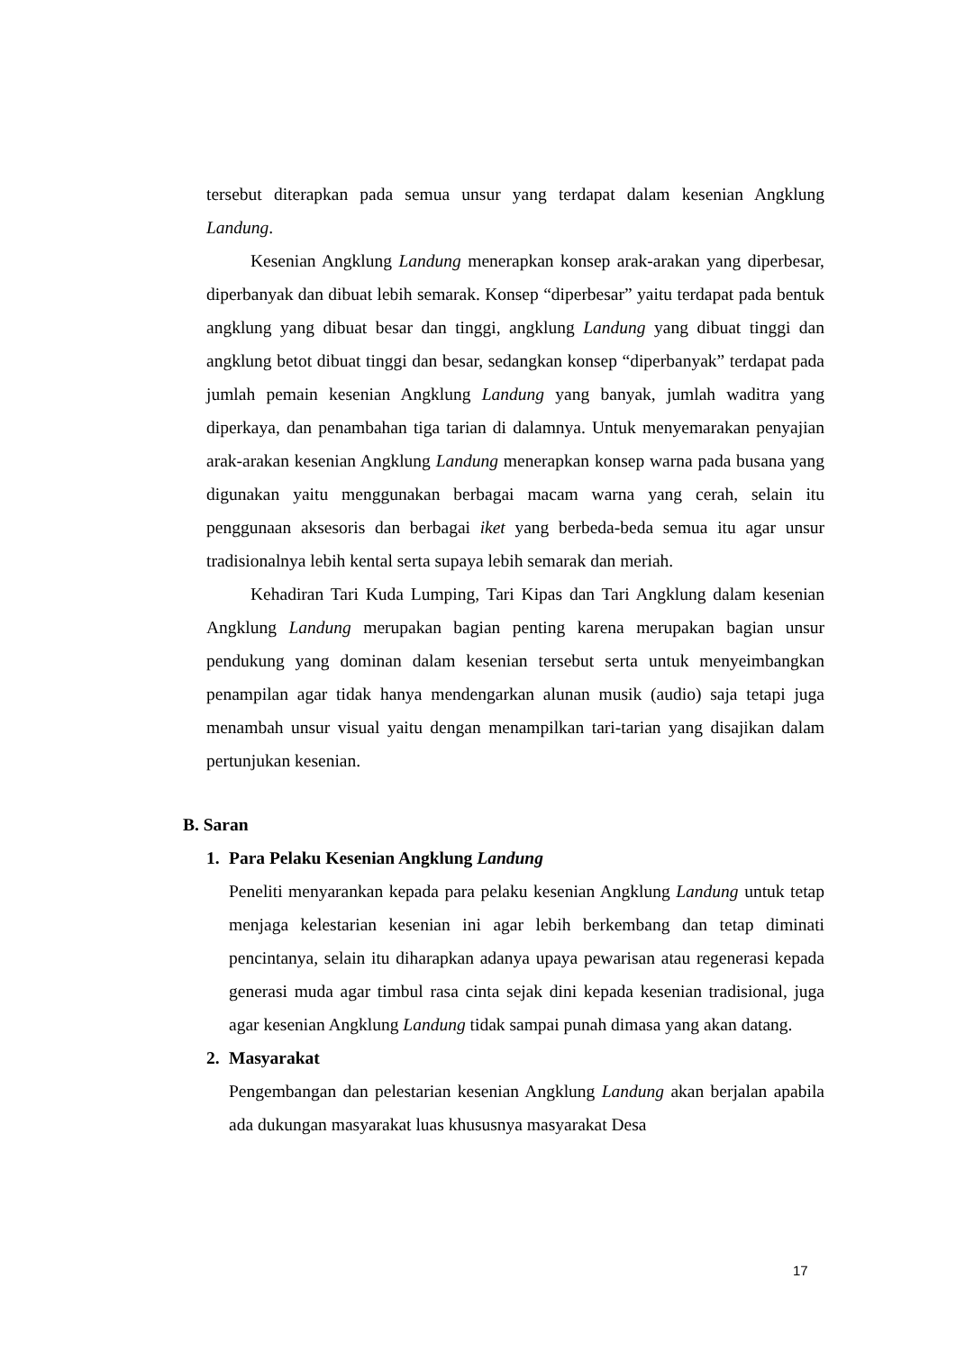tersebut diterapkan pada semua unsur yang terdapat dalam kesenian Angklung Landung.
Kesenian Angklung Landung menerapkan konsep arak-arakan yang diperbesar, diperbanyak dan dibuat lebih semarak. Konsep “diperbesar” yaitu terdapat pada bentuk angklung yang dibuat besar dan tinggi, angklung Landung yang dibuat tinggi dan angklung betot dibuat tinggi dan besar, sedangkan konsep “diperbanyak” terdapat pada jumlah pemain kesenian Angklung Landung yang banyak, jumlah waditra yang diperkaya, dan penambahan tiga tarian di dalamnya. Untuk menyemarakan penyajian arak-arakan kesenian Angklung Landung menerapkan konsep warna pada busana yang digunakan yaitu menggunakan berbagai macam warna yang cerah, selain itu penggunaan aksesoris dan berbagai iket yang berbeda-beda semua itu agar unsur tradisionalnya lebih kental serta supaya lebih semarak dan meriah.
Kehadiran Tari Kuda Lumping, Tari Kipas dan Tari Angklung dalam kesenian Angklung Landung merupakan bagian penting karena merupakan bagian unsur pendukung yang dominan dalam kesenian tersebut serta untuk menyeimbangkan penampilan agar tidak hanya mendengarkan alunan musik (audio) saja tetapi juga menambah unsur visual yaitu dengan menampilkan tari-tarian yang disajikan dalam pertunjukan kesenian.
B. Saran
1. Para Pelaku Kesenian Angklung Landung
Peneliti menyarankan kepada para pelaku kesenian Angklung Landung untuk tetap menjaga kelestarian kesenian ini agar lebih berkembang dan tetap diminati pencintanya, selain itu diharapkan adanya upaya pewarisan atau regenerasi kepada generasi muda agar timbul rasa cinta sejak dini kepada kesenian tradisional, juga agar kesenian Angklung Landung tidak sampai punah dimasa yang akan datang.
2. Masyarakat
Pengembangan dan pelestarian kesenian Angklung Landung akan berjalan apabila ada dukungan masyarakat luas khususnya masyarakat Desa
17